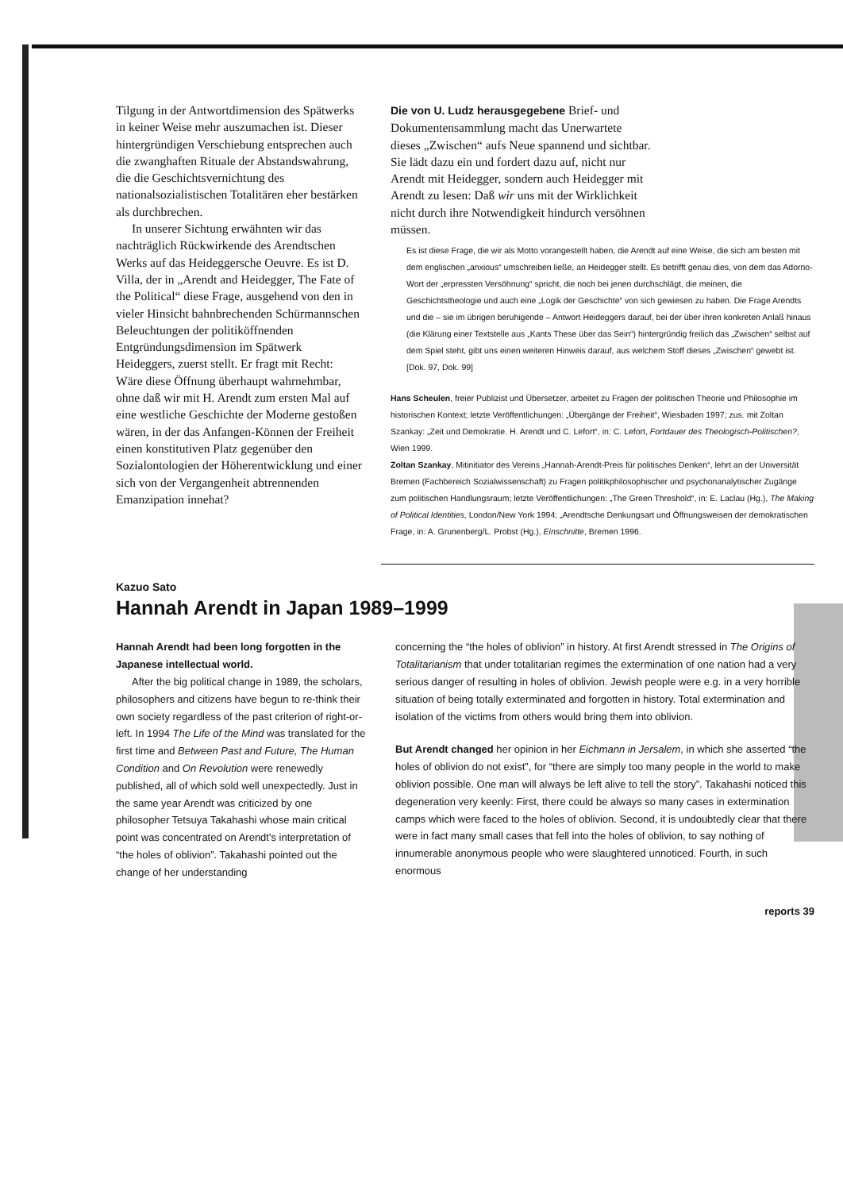Tilgung in der Antwortdimension des Spätwerks in keiner Weise mehr auszumachen ist. Dieser hintergründigen Verschiebung entsprechen auch die zwanghaften Rituale der Abstandswahrung, die die Geschichtsvernichtung des nationalsozialistischen Totalitären eher bestärken als durchbrechen.
In unserer Sichtung erwähnten wir das nachträglich Rückwirkende des Arendtschen Werks auf das Heideggersche Oeuvre. Es ist D. Villa, der in „Arendt and Heidegger, The Fate of the Political“ diese Frage, ausgehend von den in vieler Hinsicht bahnbrechenden Schürmannschen Beleuchtungen der politiköffnenden Entgründungsdimension im Spätwerk Heideggers, zuerst stellt. Er fragt mit Recht: Wäre diese Öffnung überhaupt wahrnehmbar, ohne daß wir mit H. Arendt zum ersten Mal auf eine westliche Geschichte der Moderne gestoßen wären, in der das Anfangen-Können der Freiheit einen konstitutiven Platz gegenüber den Sozialontologien der Höherentwicklung und einer sich von der Vergangenheit abtrennenden Emanzipation innehat?
Die von U. Ludz herausgegebene Brief- und Dokumentensammlung macht das Unerwartete dieses „Zwischen“ aufs Neue spannend und sichtbar. Sie lädt dazu ein und fordert dazu auf, nicht nur Arendt mit Heidegger, sondern auch Heidegger mit Arendt zu lesen: Daß wir uns mit der Wirklichkeit nicht durch ihre Notwendigkeit hindurch versöhnen müssen.
Es ist diese Frage, die wir als Motto vorangestellt haben, die Arendt auf eine Weise, die sich am besten mit dem englischen „anxious“ umschreiben ließe, an Heidegger stellt. Es betrifft genau dies, von dem das Adorno-Wort der „erpressten Versöhnung“ spricht, die noch bei jenen durchschlägt, die meinen, die Geschichtstheologie und auch eine „Logik der Geschichte“ von sich gewiesen zu haben. Die Frage Arendts und die – sie im übrigen beruhigende – Antwort Heideggers darauf, bei der über ihren konkreten Anlaß hinaus (die Klärung einer Textstelle aus „Kants These über das Sein“) hintergründig freilich das „Zwischen“ selbst auf dem Spiel steht, gibt uns einen weiteren Hinweis darauf, aus welchem Stoff dieses „Zwischen“ gewebt ist. [Dok. 97, Dok. 99]
Hans Scheulen, freier Publizist und Übersetzer, arbeitet zu Fragen der politischen Theorie und Philosophie im historischen Kontext; letzte Veröffentlichungen: „Übergänge der Freiheit“, Wiesbaden 1997; zus. mit Zoltan Szankay: „Zeit und Demokratie. H. Arendt und C. Lefort“, in: C. Lefort, Fortdauer des Theologisch-Politischen?, Wien 1999.
Zoltan Szankay, Mitinitiator des Vereins „Hannah-Arendt-Preis für politisches Denken“, lehrt an der Universität Bremen (Fachbereich Sozialwissenschaft) zu Fragen politikphilosophischer und psychonanalytischer Zugänge zum politischen Handlungsraum; letzte Veröffentlichungen: „The Green Threshold“, in: E. Laclau (Hg.), The Making of Political Identities, London/New York 1994; „Arendtsche Denkungsart und Öffnungsweisen der demokratischen Frage, in: A. Grunenberg/L. Probst (Hg.), Einschnitte, Bremen 1996.
Kazuo Sato
Hannah Arendt in Japan 1989–1999
Hannah Arendt had been long forgotten in the Japanese intellectual world.
After the big political change in 1989, the scholars, philosophers and citizens have begun to re-think their own society regardless of the past criterion of right-or-left. In 1994 The Life of the Mind was translated for the first time and Between Past and Future, The Human Condition and On Revolution were renewedly published, all of which sold well unexpectedly. Just in the same year Arendt was criticized by one philosopher Tetsuya Takahashi whose main critical point was concentrated on Arendt's interpretation of “the holes of oblivion”. Takahashi pointed out the change of her understanding
concerning the “the holes of oblivion” in history. At first Arendt stressed in The Origins of Totalitarianism that under totalitarian regimes the extermination of one nation had a very serious danger of resulting in holes of oblivion. Jewish people were e.g. in a very horrible situation of being totally exterminated and forgotten in history. Total extermination and isolation of the victims from others would bring them into oblivion.
But Arendt changed her opinion in her Eichmann in Jersalem, in which she asserted “the holes of oblivion do not exist”, for “there are simply too many people in the world to make oblivion possible. One man will always be left alive to tell the story”. Takahashi noticed this degeneration very keenly: First, there could be always so many cases in extermination camps which were faced to the holes of oblivion. Second, it is undoubtedly clear that there were in fact many small cases that fell into the holes of oblivion, to say nothing of innumerable anonymous people who were slaughtered unnoticed. Fourth, in such enormous
reports 39